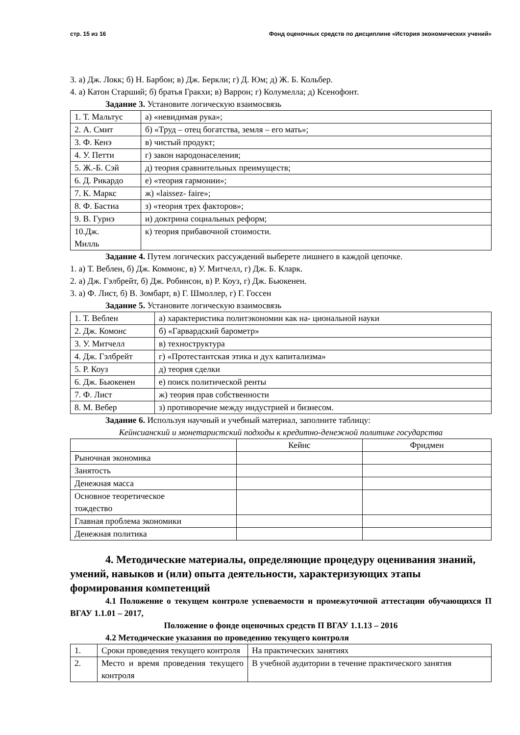стр. 15 из 16 Фонд оценочных средств по дисциплине «История экономических учений»
3. а) Дж. Локк; б) Н. Барбон; в) Дж. Беркли; г) Д. Юм; д) Ж. Б. Кольбер.
4. а) Катон Старший; б) братья Гракхи; в) Варрон; г) Колумелла; д) Ксенофонт.
Задание 3. Установите логическую взаимосвязь
| 1. Т. Мальтус | а) «невидимая рука»; |
| 2. А. Смит | б) «Труд – отец богатства, земля – его мать»; |
| 3. Ф. Кенэ | в) чистый продукт; |
| 4. У. Петти | г) закон народонаселения; |
| 5. Ж.-Б. Сэй | д) теория сравнительных преимуществ; |
| 6. Д. Рикардо | е) «теория гармонии»; |
| 7. К. Маркс | ж) «laissez- faire»; |
| 8. Ф. Бастиа | з) «теория трех факторов»; |
| 9. В. Гурнэ | и) доктрина социальных реформ; |
| 10.Дж. Милль | к) теория прибавочной стоимости. |
Задание 4. Путем логических рассуждений выберете лишнего в каждой цепочке.
1. а) Т. Веблен, б) Дж. Коммонс, в) У. Митчелл, г) Дж. Б. Кларк.
2. а) Дж. Гэлбрейт, б) Дж. Робинсон, в) Р. Коуз, г) Дж. Бьюкенен.
3. а) Ф. Лист, б) В. Зомбарт, в) Г. Шмоллер, г) Г. Госсен
Задание 5. Установите логическую взаимосвязь
| 1. Т. Веблен | а) характеристика политэкономии как на- циональной науки |
| 2. Дж. Комонс | б) «Гарвардский барометр» |
| 3. У. Митчелл | в) техноструктура |
| 4. Дж. Гэлбрейт | г) «Протестантская этика и дух капитализма» |
| 5. Р. Коуз | д) теория сделки |
| 6. Дж. Бьюкенен | е) поиск политической ренты |
| 7. Ф. Лист | ж) теория прав собственности |
| 8. М. Вебер | з) противоречие между индустрией и бизнесом. |
Задание 6. Используя научный и учебный материал, заполните таблицу:
Кейнсианский и монетаристский подходы к кредитно-денежной политике государства
| | Кейнс | Фридмен |
| Рыночная экономика | | |
| Занятость | | |
| Денежная масса | | |
| Основное теоретическое тождество | | |
| Главная проблема экономики | | |
| Денежная политика | | |
4. Методические материалы, определяющие процедуру оценивания знаний, умений, навыков и (или) опыта деятельности, характеризующих этапы формирования компетенций
4.1 Положение о текущем контроле успеваемости и промежуточной аттестации обучающихся П ВГАУ 1.1.01 – 2017,
Положение о фонде оценочных средств П ВГАУ 1.1.13 – 2016
4.2 Методические указания по проведению текущего контроля
| 1. | Сроки проведения текущего контроля | На практических занятиях |
| 2. | Место и время проведения текущего контроля | В учебной аудитории в течение практического занятия |